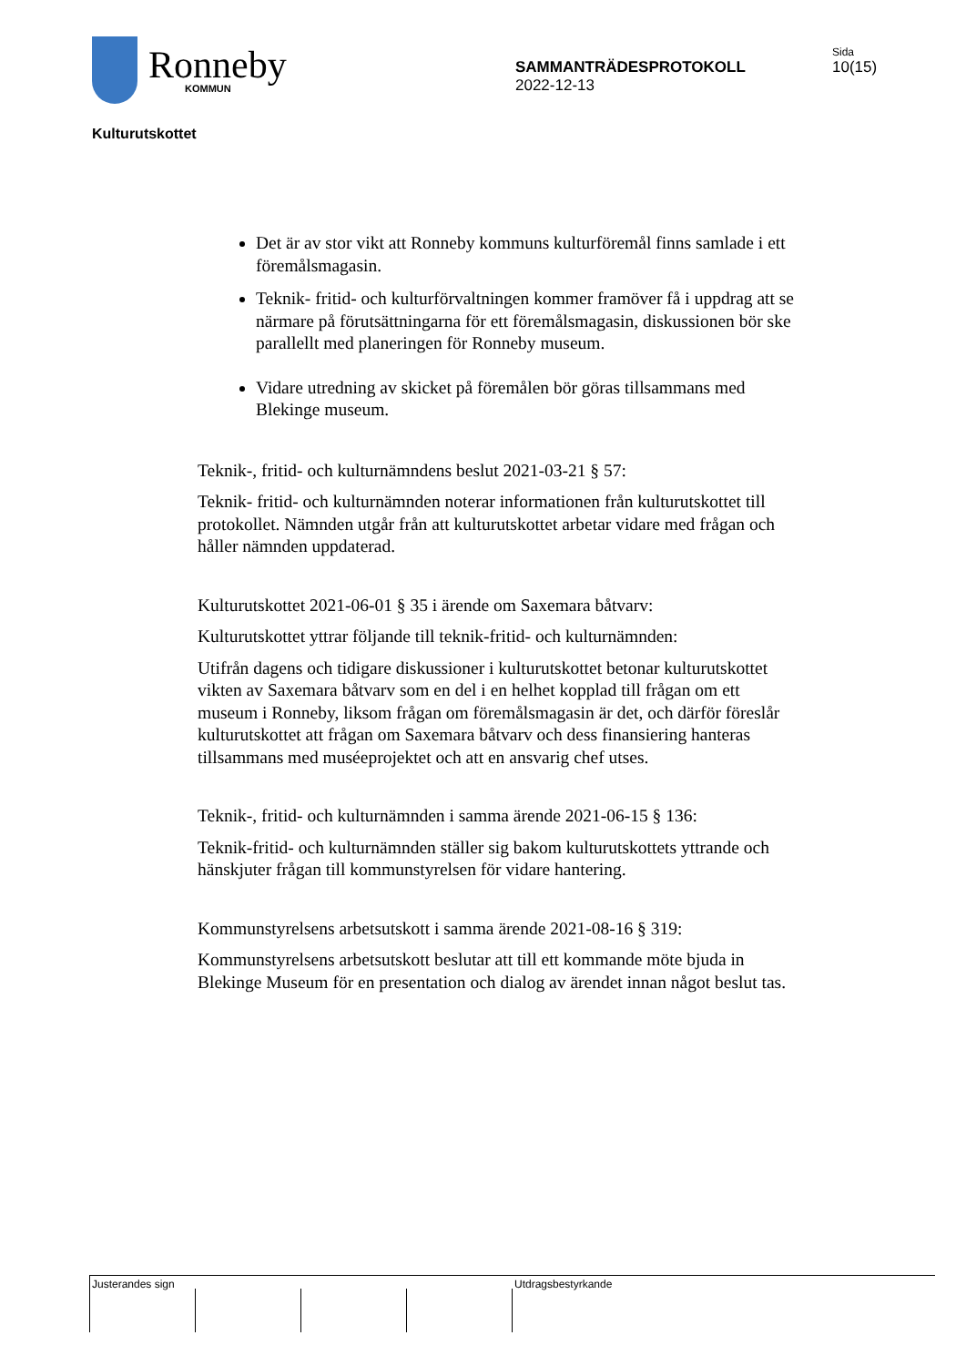Ronneby
KOMMUN
SAMMANTRÄDESPROTOKOLL
2022-12-13
Sida
10(15)
Kulturutskottet
Det är av stor vikt att Ronneby kommuns kulturföremål finns samlade i ett föremålsmagasin.
Teknik- fritid- och kulturförvaltningen kommer framöver få i uppdrag att se närmare på förutsättningarna för ett föremålsmagasin, diskussionen bör ske parallellt med planeringen för Ronneby museum.
Vidare utredning av skicket på föremålen bör göras tillsammans med Blekinge museum.
Teknik-, fritid- och kulturnämndens beslut 2021-03-21 § 57:
Teknik- fritid- och kulturnämnden noterar informationen från kulturutskottet till protokollet. Nämnden utgår från att kulturutskottet arbetar vidare med frågan och håller nämnden uppdaterad.
Kulturutskottet 2021-06-01 § 35 i ärende om Saxemara båtvarv:
Kulturutskottet yttrar följande till teknik-fritid- och kulturnämnden:
Utifrån dagens och tidigare diskussioner i kulturutskottet betonar kulturutskottet vikten av Saxemara båtvarv som en del i en helhet kopplad till frågan om ett museum i Ronneby, liksom frågan om föremålsmagasin är det, och därför föreslår kulturutskottet att frågan om Saxemara båtvarv och dess finansiering hanteras tillsammans med muséeprojektet och att en ansvarig chef utses.
Teknik-, fritid- och kulturnämnden i samma ärende 2021-06-15 § 136:
Teknik-fritid- och kulturnämnden ställer sig bakom kulturutskottets yttrande och hänskjuter frågan till kommunstyrelsen för vidare hantering.
Kommunstyrelsens arbetsutskott i samma ärende 2021-08-16 § 319:
Kommunstyrelsens arbetsutskott beslutar att till ett kommande möte bjuda in Blekinge Museum för en presentation och dialog av ärendet innan något beslut tas.
Justerandes sign Utdragsbestyrkande